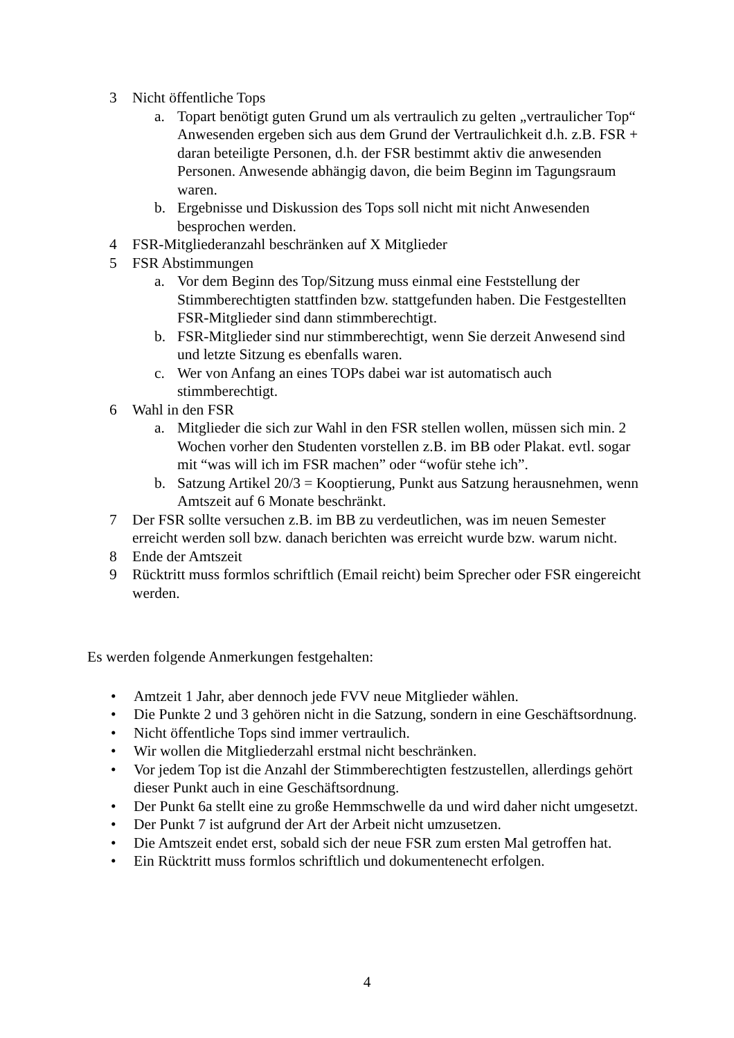3 Nicht öffentliche Tops
a. Topart benötigt guten Grund um als vertraulich zu gelten „vertraulicher Top“ Anwesenden ergeben sich aus dem Grund der Vertraulichkeit d.h. z.B. FSR + daran beteiligte Personen, d.h. der FSR bestimmt aktiv die anwesenden Personen. Anwesende abhängig davon, die beim Beginn im Tagungsraum waren.
b. Ergebnisse und Diskussion des Tops soll nicht mit nicht Anwesenden besprochen werden.
4 FSR-Mitgliederanzahl beschränken auf X Mitglieder
5 FSR Abstimmungen
a. Vor dem Beginn des Top/Sitzung muss einmal eine Feststellung der Stimmberechtigten stattfinden bzw. stattgefunden haben. Die Festgestellten FSR-Mitglieder sind dann stimmberechtigt.
b. FSR-Mitglieder sind nur stimmberechtigt, wenn Sie derzeit Anwesend sind und letzte Sitzung es ebenfalls waren.
c. Wer von Anfang an eines TOPs dabei war ist automatisch auch stimmberechtigt.
6 Wahl in den FSR
a. Mitglieder die sich zur Wahl in den FSR stellen wollen, müssen sich min. 2 Wochen vorher den Studenten vorstellen z.B. im BB oder Plakat. evtl. sogar mit “was will ich im FSR machen” oder “wofür stehe ich”.
b. Satzung Artikel 20/3 = Kooptierung, Punkt aus Satzung herausnehmen, wenn Amtszeit auf 6 Monate beschränkt.
7 Der FSR sollte versuchen z.B. im BB zu verdeutlichen, was im neuen Semester erreicht werden soll bzw. danach berichten was erreicht wurde bzw. warum nicht.
8 Ende der Amtszeit
9 Rücktritt muss formlos schriftlich (Email reicht) beim Sprecher oder FSR eingereicht werden.
Es werden folgende Anmerkungen festgehalten:
• Amtzeit 1 Jahr, aber dennoch jede FVV neue Mitglieder wählen.
• Die Punkte 2 und 3 gehören nicht in die Satzung, sondern in eine Geschäftsordnung.
• Nicht öffentliche Tops sind immer vertraulich.
• Wir wollen die Mitgliederzahl erstmal nicht beschränken.
• Vor jedem Top ist die Anzahl der Stimmberechtigten festzustellen, allerdings gehört dieser Punkt auch in eine Geschäftsordnung.
• Der Punkt 6a stellt eine zu große Hemmschwelle da und wird daher nicht umgesetzt.
• Der Punkt 7 ist aufgrund der Art der Arbeit nicht umzusetzen.
• Die Amtszeit endet erst, sobald sich der neue FSR zum ersten Mal getroffen hat.
• Ein Rücktritt muss formlos schriftlich und dokumentenecht erfolgen.
4